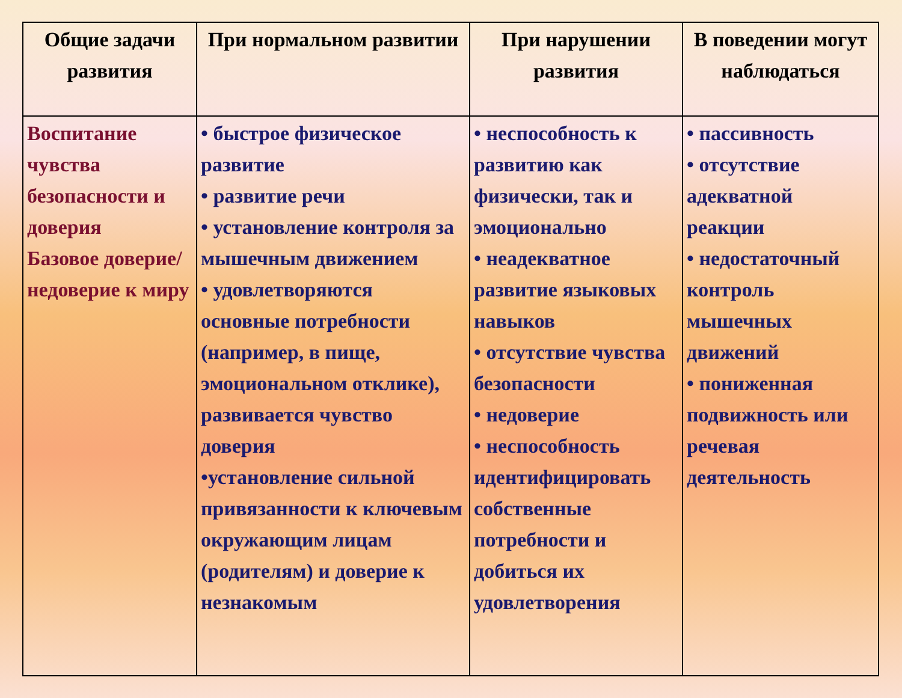| Общие задачи развития | При нормальном развитии | При нарушении развития | В поведении могут наблюдаться |
| --- | --- | --- | --- |
| Воспитание чувства безопасности и доверия Базовое доверие/ недоверие к миру | • быстрое физическое развитие • развитие речи • установление контроля за мышечным движением • удовлетворяются основные потребности (например, в пище, эмоциональном отклике), развивается чувство доверия •установление сильной привязанности к ключевым окружающим лицам (родителям) и доверие к незнакомым | • неспособность к развитию как физически, так и эмоционально • неадекватное развитие языковых навыков • отсутствие чувства безопасности • недоверие • неспособность идентифицировать собственные потребности и добиться их удовлетворения | • пассивность • отсутствие адекватной реакции • недостаточный контроль мышечных движений • пониженная подвижность или речевая деятельность |